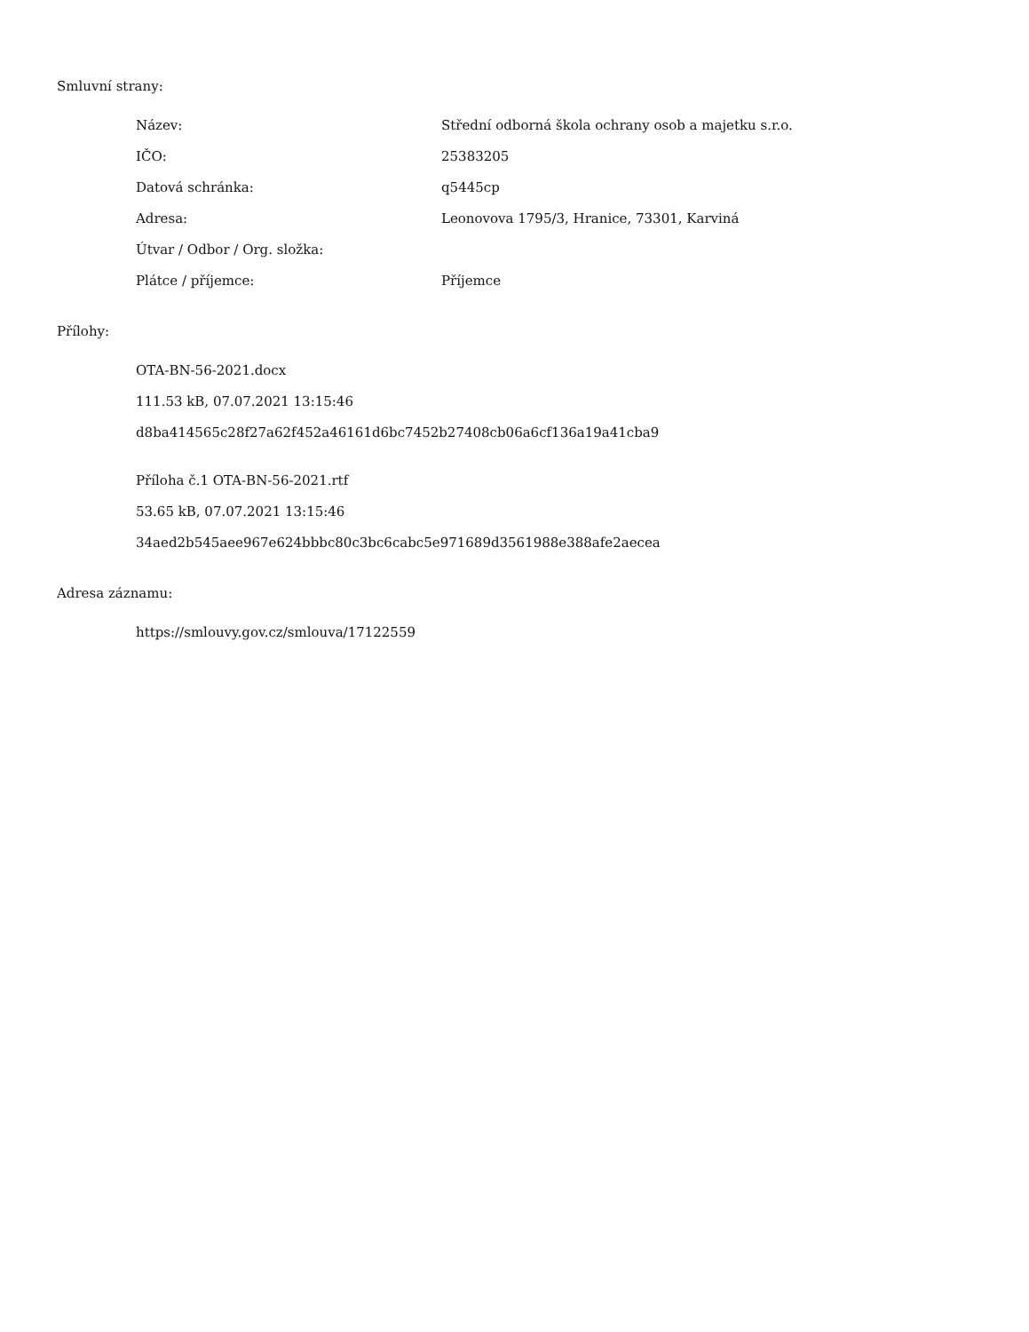Smluvní strany:
| Název: | Střední odborná škola ochrany osob a majetku s.r.o. |
| IČO: | 25383205 |
| Datová schránka: | q5445cp |
| Adresa: | Leonovova 1795/3, Hranice, 73301, Karviná |
| Útvar / Odbor / Org. složka: | |
| Plátce / příjemce: | Příjemce |
Přílohy:
OTA-BN-56-2021.docx
111.53 kB, 07.07.2021 13:15:46
d8ba414565c28f27a62f452a46161d6bc7452b27408cb06a6cf136a19a41cba9
Příloha č.1 OTA-BN-56-2021.rtf
53.65 kB, 07.07.2021 13:15:46
34aed2b545aee967e624bbbc80c3bc6cabc5e971689d3561988e388afe2aecea
Adresa záznamu:
https://smlouvy.gov.cz/smlouva/17122559